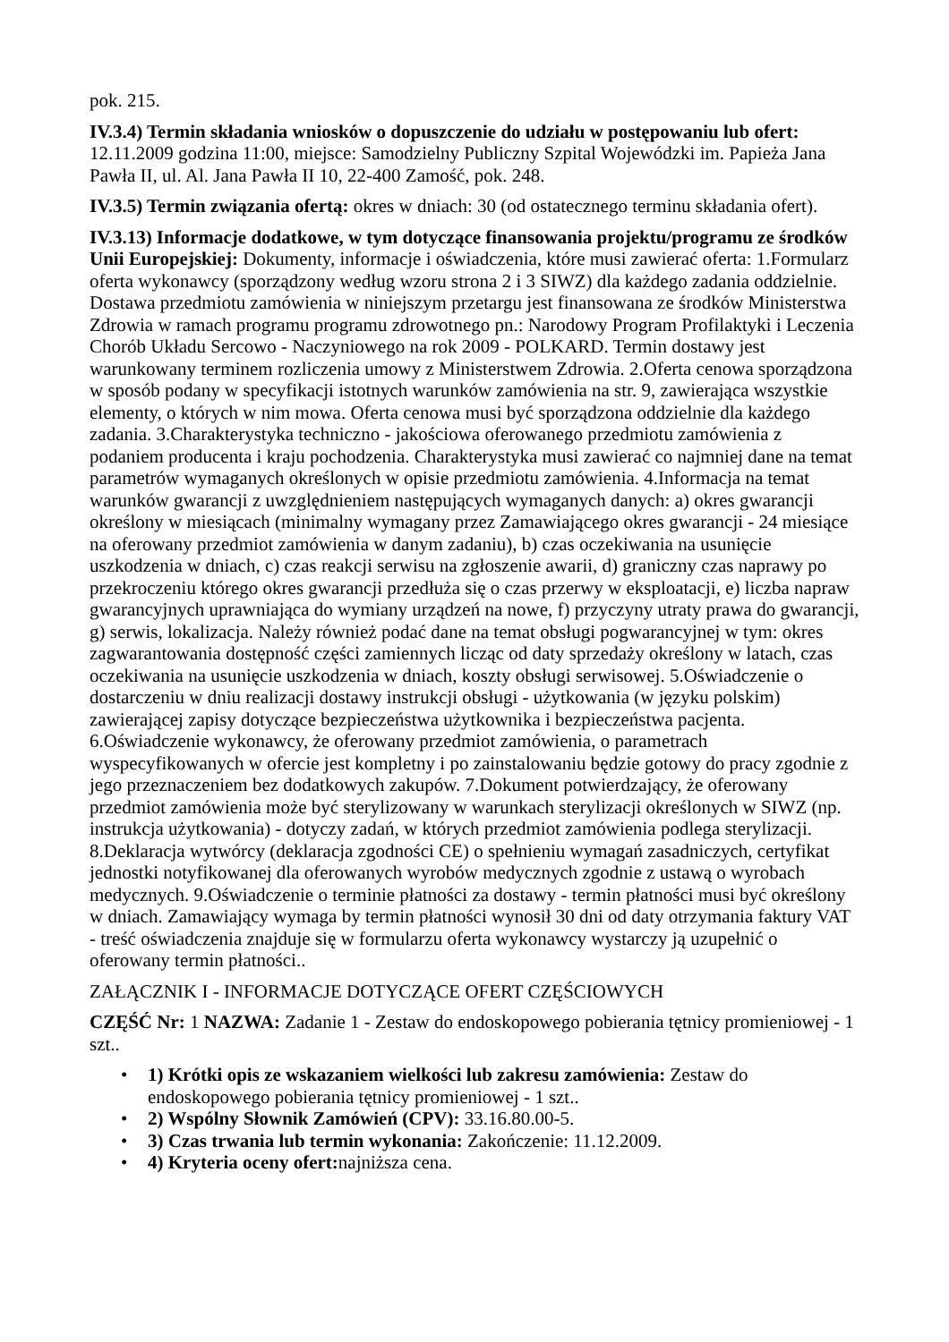pok. 215.
IV.3.4) Termin składania wniosków o dopuszczenie do udziału w postępowaniu lub ofert: 12.11.2009 godzina 11:00, miejsce: Samodzielny Publiczny Szpital Wojewódzki im. Papieża Jana Pawła II, ul. Al. Jana Pawła II 10, 22-400 Zamość, pok. 248.
IV.3.5) Termin związania ofertą: okres w dniach: 30 (od ostatecznego terminu składania ofert).
IV.3.13) Informacje dodatkowe, w tym dotyczące finansowania projektu/programu ze środków Unii Europejskiej: Dokumenty, informacje i oświadczenia, które musi zawierać oferta: 1.Formularz oferta wykonawcy (sporządzony według wzoru strona 2 i 3 SIWZ) dla każdego zadania oddzielnie. Dostawa przedmiotu zamówienia w niniejszym przetargu jest finansowana ze środków Ministerstwa Zdrowia w ramach programu programu zdrowotnego pn.: Narodowy Program Profilaktyki i Leczenia Chorób Układu Sercowo - Naczyniowego na rok 2009 - POLKARD. Termin dostawy jest warunkowany terminem rozliczenia umowy z Ministerstwem Zdrowia. 2.Oferta cenowa sporządzona w sposób podany w specyfikacji istotnych warunków zamówienia na str. 9, zawierająca wszystkie elementy, o których w nim mowa. Oferta cenowa musi być sporządzona oddzielnie dla każdego zadania. 3.Charakterystyka techniczno - jakościowa oferowanego przedmiotu zamówienia z podaniem producenta i kraju pochodzenia. Charakterystyka musi zawierać co najmniej dane na temat parametrów wymaganych określonych w opisie przedmiotu zamówienia. 4.Informacja na temat warunków gwarancji z uwzględnieniem następujących wymaganych danych: a) okres gwarancji określony w miesiącach (minimalny wymagany przez Zamawiającego okres gwarancji - 24 miesiące na oferowany przedmiot zamówienia w danym zadaniu), b) czas oczekiwania na usunięcie uszkodzenia w dniach, c) czas reakcji serwisu na zgłoszenie awarii, d) graniczny czas naprawy po przekroczeniu którego okres gwarancji przedłuża się o czas przerwy w eksploatacji, e) liczba napraw gwarancyjnych uprawniająca do wymiany urządzeń na nowe, f) przyczyny utraty prawa do gwarancji, g) serwis, lokalizacja. Należy również podać dane na temat obsługi pogwarancyjnej w tym: okres zagwarantowania dostępność części zamiennych licząc od daty sprzedaży określony w latach, czas oczekiwania na usunięcie uszkodzenia w dniach, koszty obsługi serwisowej. 5.Oświadczenie o dostarczeniu w dniu realizacji dostawy instrukcji obsługi - użytkowania (w języku polskim) zawierającej zapisy dotyczące bezpieczeństwa użytkownika i bezpieczeństwa pacjenta. 6.Oświadczenie wykonawcy, że oferowany przedmiot zamówienia, o parametrach wyspecyfikowanych w ofercie jest kompletny i po zainstalowaniu będzie gotowy do pracy zgodnie z jego przeznaczeniem bez dodatkowych zakupów. 7.Dokument potwierdzający, że oferowany przedmiot zamówienia może być sterylizowany w warunkach sterylizacji określonych w SIWZ (np. instrukcja użytkowania) - dotyczy zadań, w których przedmiot zamówienia podlega sterylizacji. 8.Deklaracja wytwórcy (deklaracja zgodności CE) o spełnieniu wymagań zasadniczych, certyfikat jednostki notyfikowanej dla oferowanych wyrobów medycznych zgodnie z ustawą o wyrobach medycznych. 9.Oświadczenie o terminie płatności za dostawy - termin płatności musi być określony w dniach. Zamawiający wymaga by termin płatności wynosił 30 dni od daty otrzymania faktury VAT - treść oświadczenia znajduje się w formularzu oferta wykonawcy wystarczy ją uzupełnić o oferowany termin płatności..
ZAŁĄCZNIK I - INFORMACJE DOTYCZĄCE OFERT CZĘŚCIOWYCH
CZĘŚĆ Nr: 1 NAZWA: Zadanie 1 - Zestaw do endoskopowego pobierania tętnicy promieniowej - 1 szt..
• 1) Krótki opis ze wskazaniem wielkości lub zakresu zamówienia: Zestaw do endoskopowego pobierania tętnicy promieniowej - 1 szt..
• 2) Wspólny Słownik Zamówień (CPV): 33.16.80.00-5.
• 3) Czas trwania lub termin wykonania: Zakończenie: 11.12.2009.
• 4) Kryteria oceny ofert: najniższa cena.